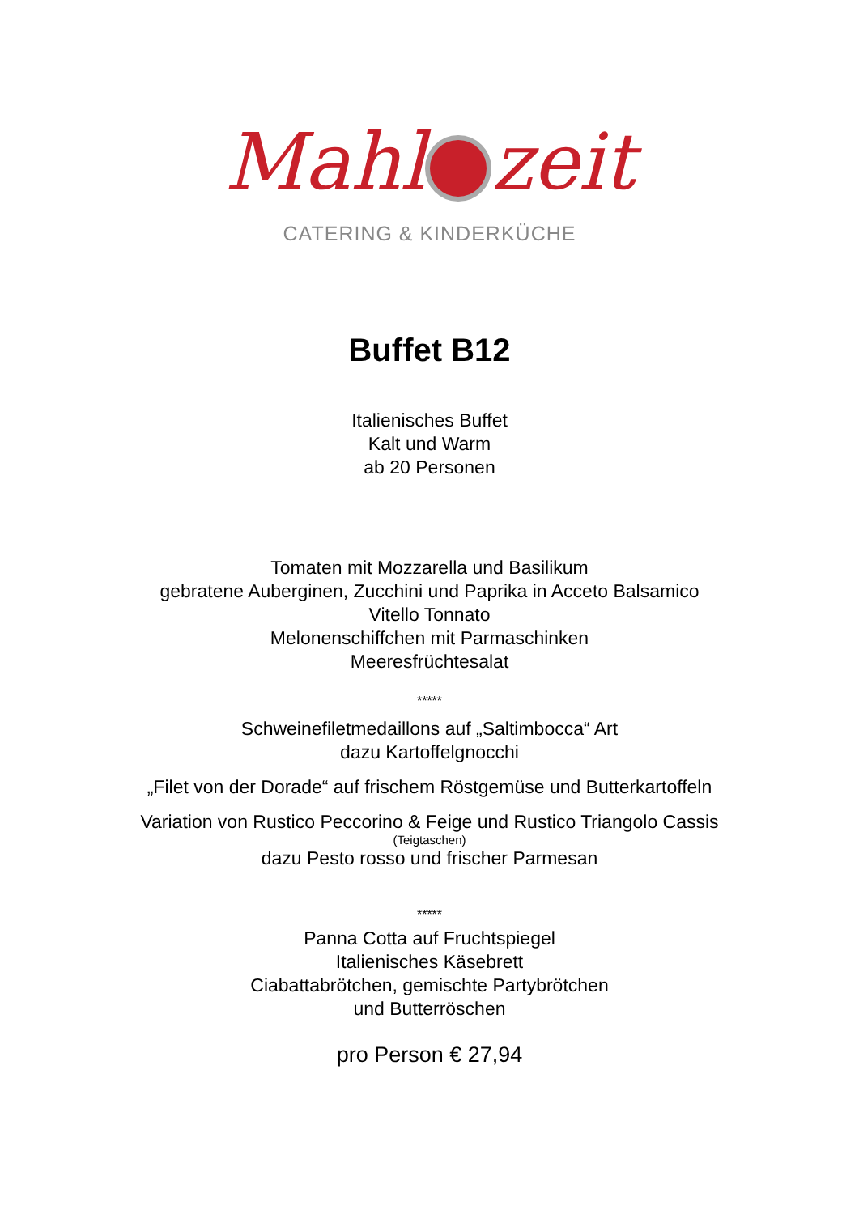Mahl zeit
CATERING & KINDERKÜCHE
Buffet B12
Italienisches Buffet
Kalt und Warm
ab 20 Personen
Tomaten mit Mozzarella und Basilikum
gebratene Auberginen, Zucchini und Paprika in Acceto Balsamico
Vitello Tonnato
Melonenschiffchen mit Parmaschinken
Meeresfrüchtesalat
*****
Schweinefiletmedaillons auf „Saltimbocca“ Art
dazu Kartoffelgnocchi
„Filet von der Dorade“ auf frischem Röstgemüse und Butterkartoffeln
Variation von Rustico Peccorino & Feige und Rustico Triangolo Cassis
(Teigtaschen)
dazu Pesto rosso und frischer Parmesan
*****
Panna Cotta auf Fruchtspiegel
Italienisches Käsebrett
Ciabattabrötchen, gemischte Partybrötchen
und Butterröschen
pro Person € 27,94